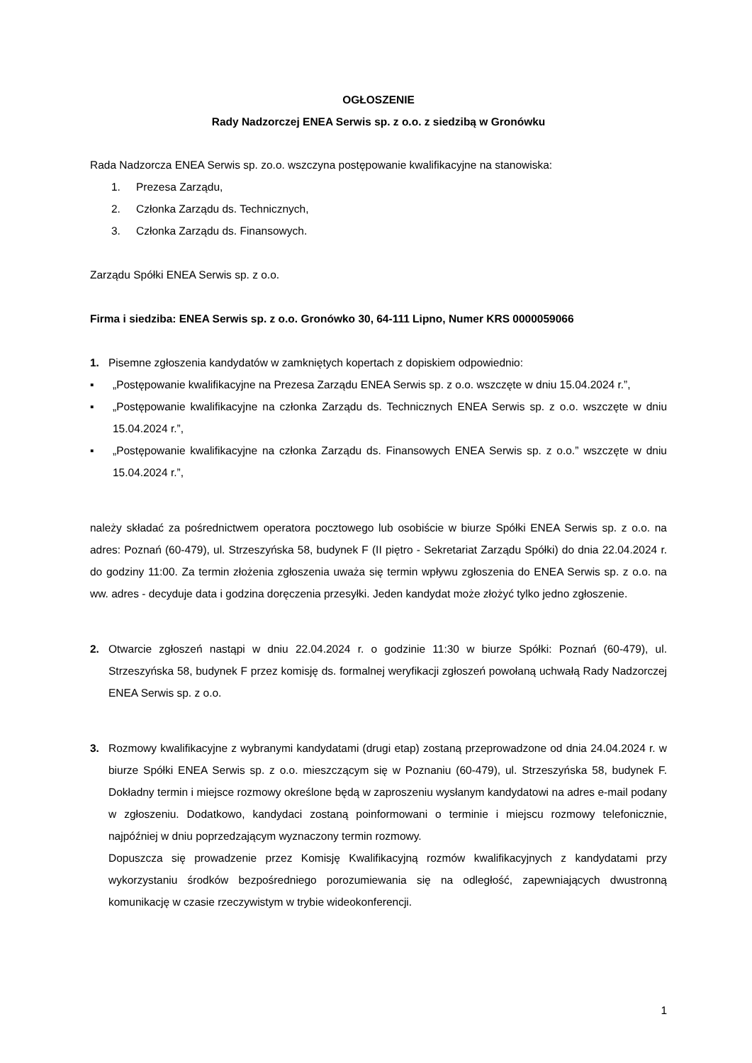OGŁOSZENIE
Rady Nadzorczej ENEA Serwis sp. z o.o. z siedzibą w Gronówku
Rada Nadzorcza ENEA Serwis sp. zo.o. wszczyna postępowanie kwalifikacyjne na stanowiska:
1. Prezesa Zarządu,
2. Członka Zarządu ds. Technicznych,
3. Członka Zarządu ds. Finansowych.
Zarządu Spółki ENEA Serwis sp. z o.o.
Firma i siedziba: ENEA Serwis sp. z o.o. Gronówko 30, 64-111 Lipno, Numer KRS 0000059066
1. Pisemne zgłoszenia kandydatów w zamkniętych kopertach z dopiskiem odpowiednio:
▪ „Postępowanie kwalifikacyjne na Prezesa Zarządu ENEA Serwis sp. z o.o. wszczęte w dniu 15.04.2024 r.”,
▪ „Postępowanie kwalifikacyjne na członka Zarządu ds. Technicznych ENEA Serwis sp. z o.o. wszczęte w dniu 15.04.2024 r.”,
▪ „Postępowanie kwalifikacyjne na członka Zarządu ds. Finansowych ENEA Serwis sp. z o.o.” wszczęte w dniu 15.04.2024 r.”,
należy składać za pośrednictwem operatora pocztowego lub osobiście w biurze Spółki ENEA Serwis sp. z o.o. na adres: Poznań (60-479), ul. Strzeszyńska 58, budynek F (II piętro - Sekretariat Zarządu Spółki) do dnia 22.04.2024 r. do godziny 11:00. Za termin złożenia zgłoszenia uważa się termin wpływu zgłoszenia do ENEA Serwis sp. z o.o. na ww. adres - decyduje data i godzina doręczenia przesyłki. Jeden kandydat może złożyć tylko jedno zgłoszenie.
2. Otwarcie zgłoszeń nastąpi w dniu 22.04.2024 r. o godzinie 11:30 w biurze Spółki: Poznań (60-479), ul. Strzeszyńska 58, budynek F przez komisję ds. formalnej weryfikacji zgłoszeń powołaną uchwałą Rady Nadzorczej ENEA Serwis sp. z o.o.
3. Rozmowy kwalifikacyjne z wybranymi kandydatami (drugi etap) zostaną przeprowadzone od dnia 24.04.2024 r. w biurze Spółki ENEA Serwis sp. z o.o. mieszczącym się w Poznaniu (60-479), ul. Strzeszyńska 58, budynek F. Dokładny termin i miejsce rozmowy określone będą w zaproszeniu wysłanym kandydatowi na adres e-mail podany w zgłoszeniu. Dodatkowo, kandydaci zostaną poinformowani o terminie i miejscu rozmowy telefonicznie, najpóźniej w dniu poprzedzającym wyznaczony termin rozmowy.
Dopuszcza się prowadzenie przez Komisję Kwalifikacyjną rozmów kwalifikacyjnych z kandydatami przy wykorzystaniu środków bezpośredniego porozumiewania się na odległość, zapewniających dwustronną komunikację w czasie rzeczywistym w trybie wideokonferencji.
1